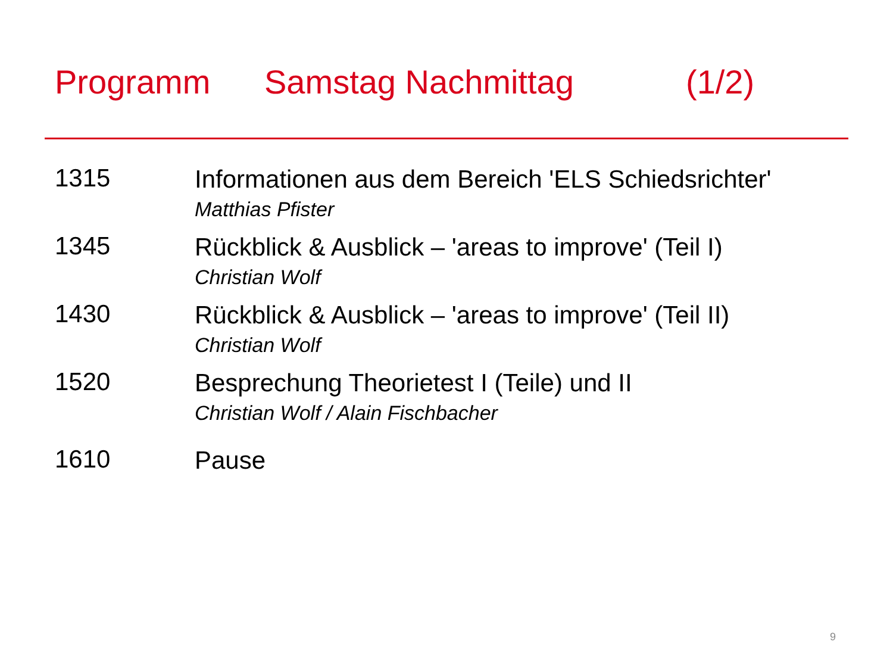Programm Samstag Nachmittag (1/2)
1315
Informationen aus dem Bereich 'ELS Schiedsrichter'
Matthias Pfister
1345
Rückblick & Ausblick – 'areas to improve' (Teil I)
Christian Wolf
1430
Rückblick & Ausblick – 'areas to improve' (Teil II)
Christian Wolf
1520
Besprechung Theorietest I (Teile) und II
Christian Wolf / Alain Fischbacher
1610
Pause
9